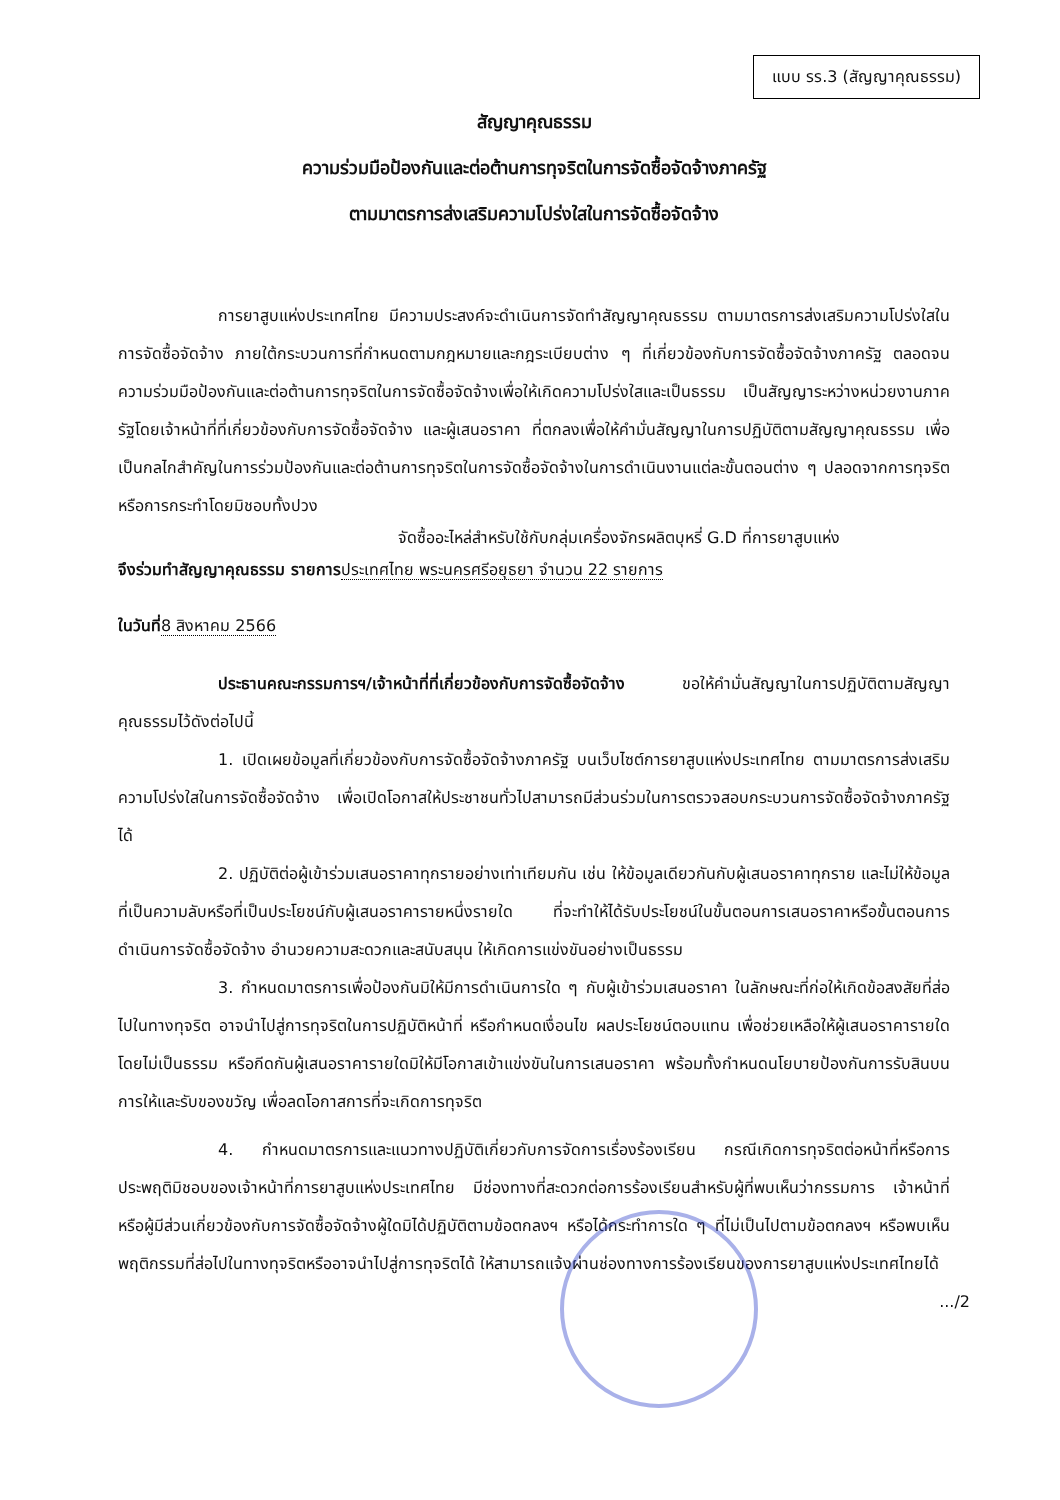แบบ รร.3 (สัญญาคุณธรรม)
สัญญาคุณธรรม
ความร่วมมือป้องกันและต่อต้านการทุจริตในการจัดซื้อจัดจ้างภาครัฐ
ตามมาตรการส่งเสริมความโปร่งใสในการจัดซื้อจัดจ้าง
การยาสูบแห่งประเทศไทย มีความประสงค์จะดำเนินการจัดทำสัญญาคุณธรรม ตามมาตรการส่งเสริมความโปร่งใสในการจัดซื้อจัดจ้าง ภายใต้กระบวนการที่กำหนดตามกฎหมายและกฎระเบียบต่าง ๆ ที่เกี่ยวข้องกับการจัดซื้อจัดจ้างภาครัฐ ตลอดจนความร่วมมือป้องกันและต่อต้านการทุจริตในการจัดซื้อจัดจ้างเพื่อให้เกิดความโปร่งใสและเป็นธรรม เป็นสัญญาระหว่างหน่วยงานภาครัฐโดยเจ้าหน้าที่ที่เกี่ยวข้องกับการจัดซื้อจัดจ้าง และผู้เสนอราคา ที่ตกลงเพื่อให้คำมั่นสัญญาในการปฏิบัติตามสัญญาคุณธรรม เพื่อเป็นกลไกสำคัญในการร่วมป้องกันและต่อต้านการทุจริตในการจัดซื้อจัดจ้างในการดำเนินงานแต่ละขั้นตอนต่าง ๆ ปลอดจากการทุจริต หรือการกระทำโดยมิชอบทั้งปวง
จัดซื้ออะไหล่สำหรับใช้กับกลุ่มเครื่องจักรผลิตบุหรี่ G.D ที่การยาสูบแห่ง
จึงร่วมทำสัญญาคุณธรรม รายการ ประเทศไทย พระนครศรีอยุธยา จำนวน 22 รายการ
ในวันที่8 สิงหาคม 2566
ประธานคณะกรรมการฯ/เจ้าหน้าที่ที่เกี่ยวข้องกับการจัดซื้อจัดจ้าง ขอให้คำมั่นสัญญาในการปฏิบัติตามสัญญาคุณธรรมไว้ดังต่อไปนี้
1. เปิดเผยข้อมูลที่เกี่ยวข้องกับการจัดซื้อจัดจ้างภาครัฐ บนเว็บไซต์การยาสูบแห่งประเทศไทย ตามมาตรการส่งเสริมความโปร่งใสในการจัดซื้อจัดจ้าง เพื่อเปิดโอกาสให้ประชาชนทั่วไปสามารถมีส่วนร่วมในการตรวจสอบกระบวนการจัดซื้อจัดจ้างภาครัฐได้
2. ปฏิบัติต่อผู้เข้าร่วมเสนอราคาทุกรายอย่างเท่าเทียมกัน เช่น ให้ข้อมูลเดียวกันกับผู้เสนอราคาทุกราย และไม่ให้ข้อมูลที่เป็นความลับหรือที่เป็นประโยชน์กับผู้เสนอราคารายหนึ่งรายใด ที่จะทำให้ได้รับประโยชน์ในขั้นตอนการเสนอราคาหรือขั้นตอนการดำเนินการจัดซื้อจัดจ้าง อำนวยความสะดวกและสนับสนุน ให้เกิดการแข่งขันอย่างเป็นธรรม
3. กำหนดมาตรการเพื่อป้องกันมิให้มีการดำเนินการใด ๆ กับผู้เข้าร่วมเสนอราคา ในลักษณะที่ก่อให้เกิดข้อสงสัยที่ส่อไปในทางทุจริต อาจนำไปสู่การทุจริตในการปฏิบัติหน้าที่ หรือกำหนดเงื่อนไข ผลประโยชน์ตอบแทน เพื่อช่วยเหลือให้ผู้เสนอราคารายใดโดยไม่เป็นธรรม หรือกีดกันผู้เสนอราคารายใดมิให้มีโอกาสเข้าแข่งขันในการเสนอราคา พร้อมทั้งกำหนดนโยบายป้องกันการรับสินบน การให้และรับของขวัญ เพื่อลดโอกาสการที่จะเกิดการทุจริต
4. กำหนดมาตรการและแนวทางปฏิบัติเกี่ยวกับการจัดการเรื่องร้องเรียน กรณีเกิดการทุจริตต่อหน้าที่หรือการประพฤติมิชอบของเจ้าหน้าที่การยาสูบแห่งประเทศไทย มีช่องทางที่สะดวกต่อการร้องเรียนสำหรับผู้ที่พบเห็นว่ากรรมการ เจ้าหน้าที่ หรือผู้มีส่วนเกี่ยวข้องกับการจัดซื้อจัดจ้างผู้ใดมิได้ปฏิบัติตามข้อตกลงฯ หรือได้กระทำการใด ๆ ที่ไม่เป็นไปตามข้อตกลงฯ หรือพบเห็นพฤติกรรมที่ส่อไปในทางทุจริตหรืออาจนำไปสู่การทุจริตได้ ให้สามารถแจ้งผ่านช่องทางการร้องเรียนของการยาสูบแห่งประเทศไทยได้
.../2